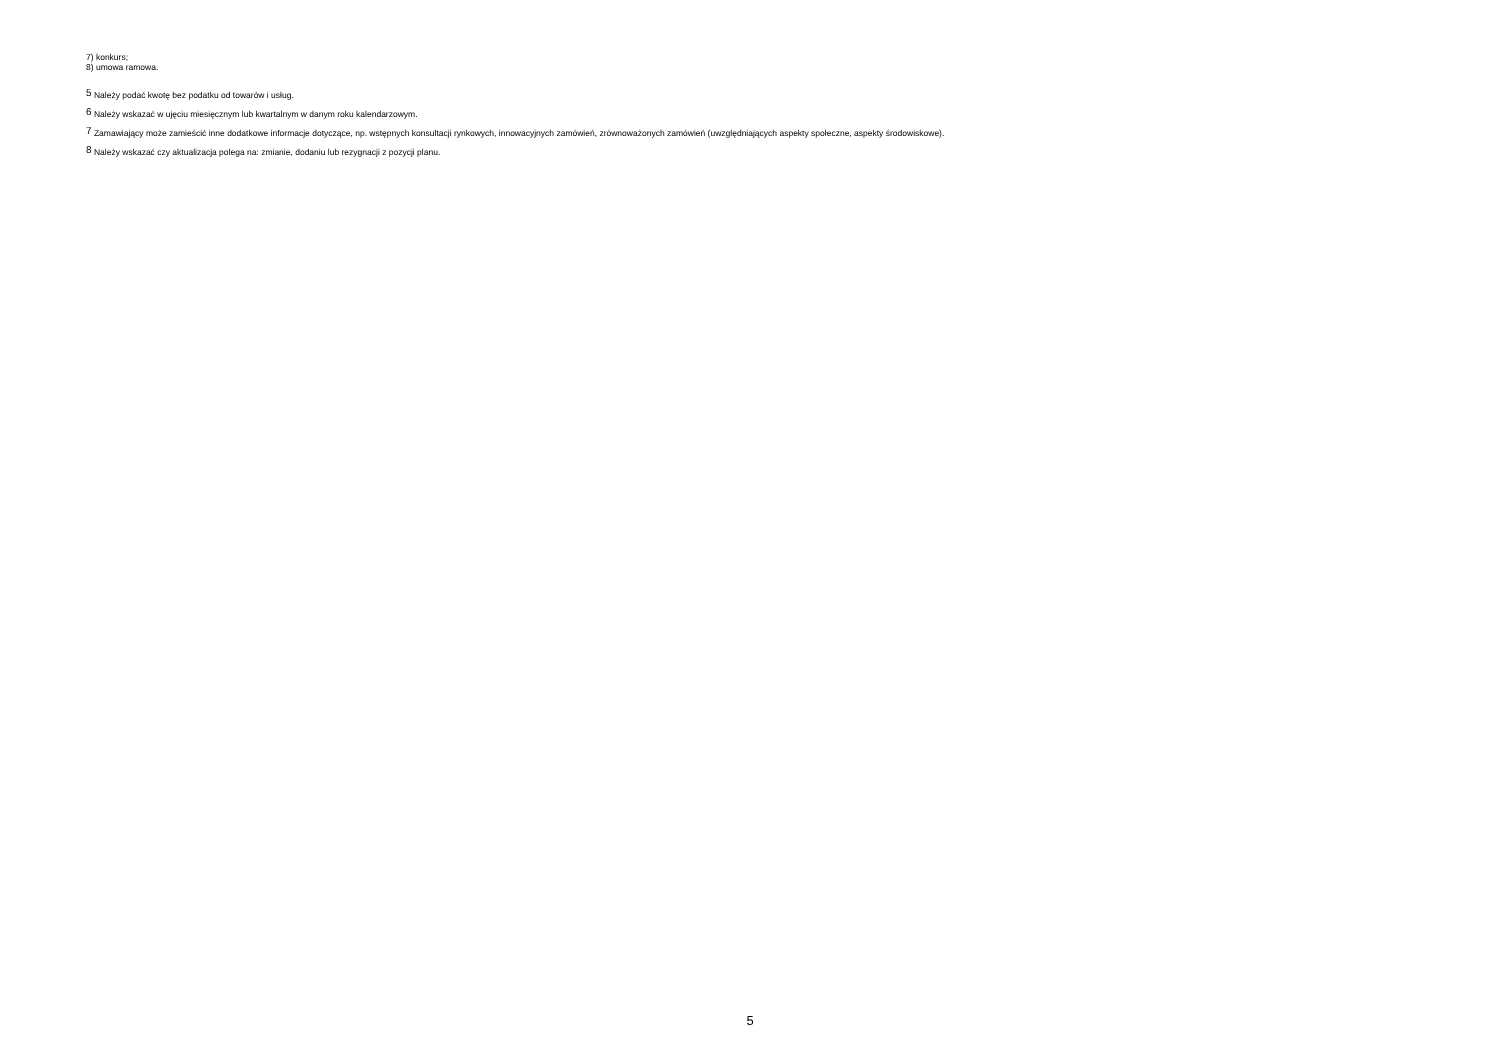7) konkurs;
8) umowa ramowa.
<sup>5</sup> Należy podać kwotę bez podatku od towarów i usług.
<sup>6</sup> Należy wskazać w ujęciu miesięcznym lub kwartalnym w danym roku kalendarzowym.
<sup>7</sup> Zamawiający może zamieścić inne dodatkowe informacje dotyczące, np. wstępnych konsultacji rynkowych, innowacyjnych zamówień, zrównoważonych zamówień (uwzględniających aspekty społeczne, aspekty środowiskowe).
<sup>8</sup> Należy wskazać czy aktualizacja polega na: zmianie, dodaniu lub rezygnacji z pozycji planu.
5